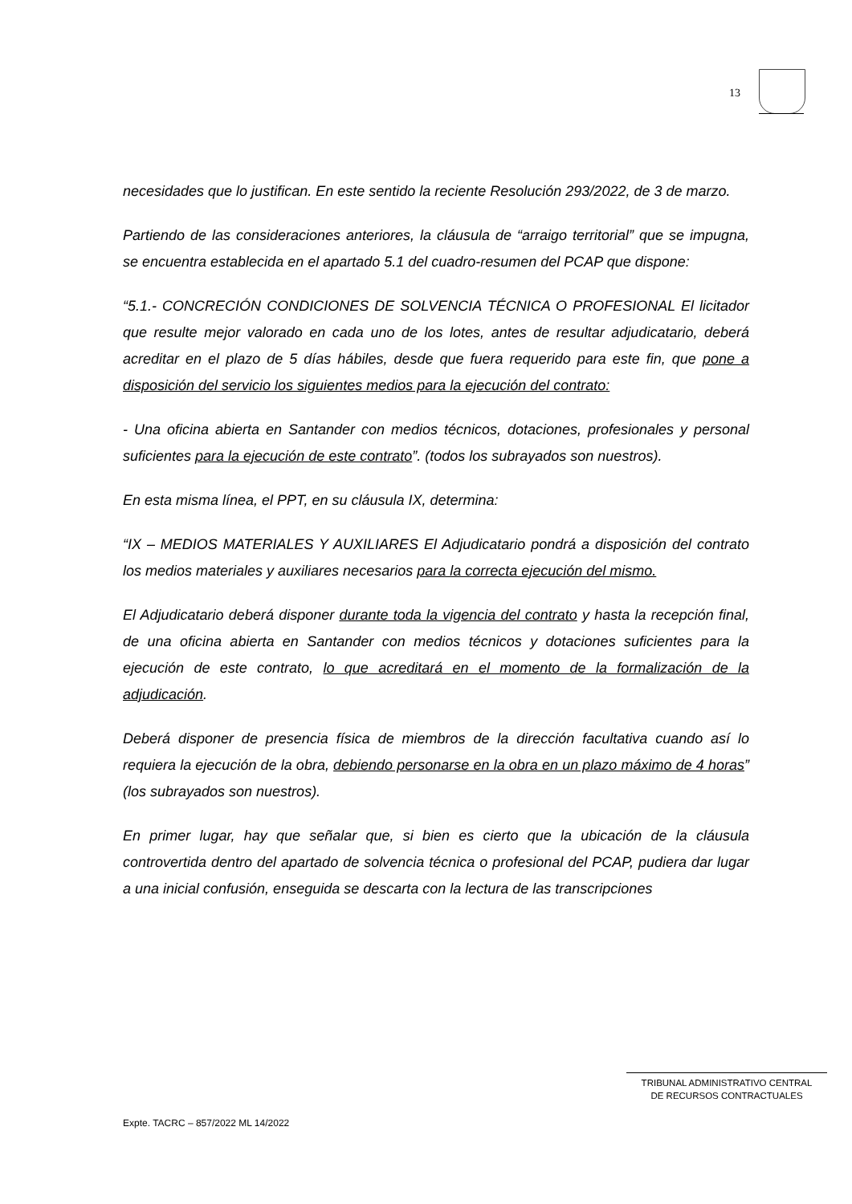13
necesidades que lo justifican. En este sentido la reciente Resolución 293/2022, de 3 de marzo.
Partiendo de las consideraciones anteriores, la cláusula de “arraigo territorial” que se impugna, se encuentra establecida en el apartado 5.1 del cuadro-resumen del PCAP que dispone:
“5.1.- CONCRECIÓN CONDICIONES DE SOLVENCIA TÉCNICA O PROFESIONAL El licitador que resulte mejor valorado en cada uno de los lotes, antes de resultar adjudicatario, deberá acreditar en el plazo de 5 días hábiles, desde que fuera requerido para este fin, que pone a disposición del servicio los siguientes medios para la ejecución del contrato:
- Una oficina abierta en Santander con medios técnicos, dotaciones, profesionales y personal suficientes para la ejecución de este contrato”. (todos los subrayados son nuestros).
En esta misma línea, el PPT, en su cláusula IX, determina:
“IX – MEDIOS MATERIALES Y AUXILIARES El Adjudicatario pondrá a disposición del contrato los medios materiales y auxiliares necesarios para la correcta ejecución del mismo.
El Adjudicatario deberá disponer durante toda la vigencia del contrato y hasta la recepción final, de una oficina abierta en Santander con medios técnicos y dotaciones suficientes para la ejecución de este contrato, lo que acreditará en el momento de la formalización de la adjudicación.
Deberá disponer de presencia física de miembros de la dirección facultativa cuando así lo requiera la ejecución de la obra, debiendo personarse en la obra en un plazo máximo de 4 horas” (los subrayados son nuestros).
En primer lugar, hay que señalar que, si bien es cierto que la ubicación de la cláusula controvertida dentro del apartado de solvencia técnica o profesional del PCAP, pudiera dar lugar a una inicial confusión, enseguida se descarta con la lectura de las transcripciones
TRIBUNAL ADMINISTRATIVO CENTRAL
DE RECURSOS CONTRACTUALES
Expte. TACRC – 857/2022 ML 14/2022